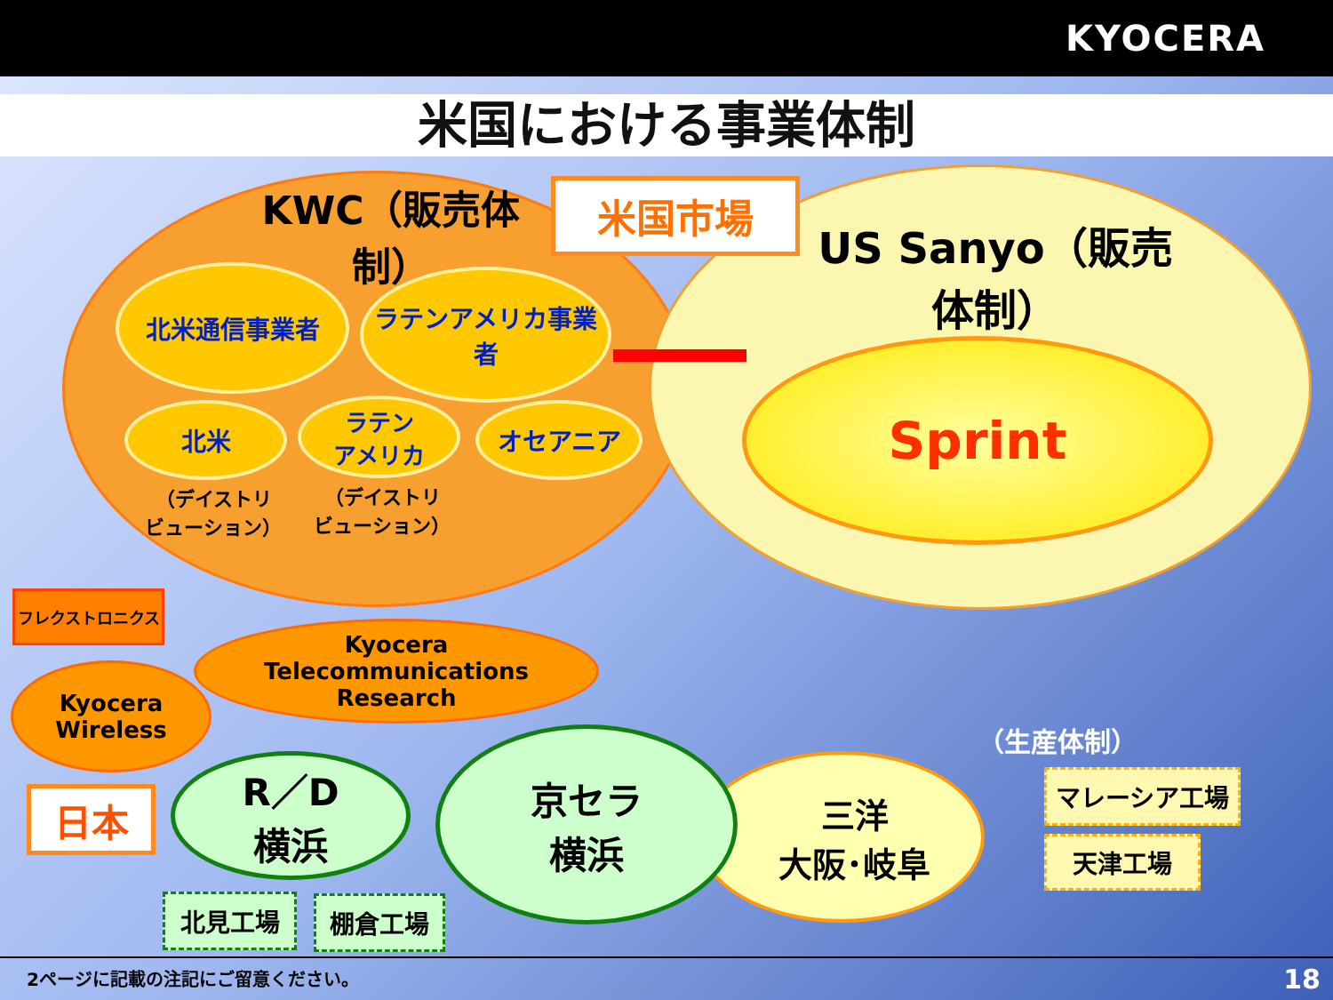KYOCERA
米国における事業体制
米国市場
KWC（販売体制）
US Sanyo（販売体制）
北米通信事業者
ラテンアメリカ事業者
北米
ラテン
アメリカ
オセアニア
（デイストリ
ビューション）
（デイストリ
ビューション）
Sprint
フレクストロニクス
Kyocera
Telecommunications
Research
Kyocera
Wireless
日本
三洋
大阪･岐阜
R／D
横浜
京セラ
横浜
（生産体制）
マレーシア工場
天津工場
北見工場 棚倉工場
2ページに記載の注記にご留意ください。
18